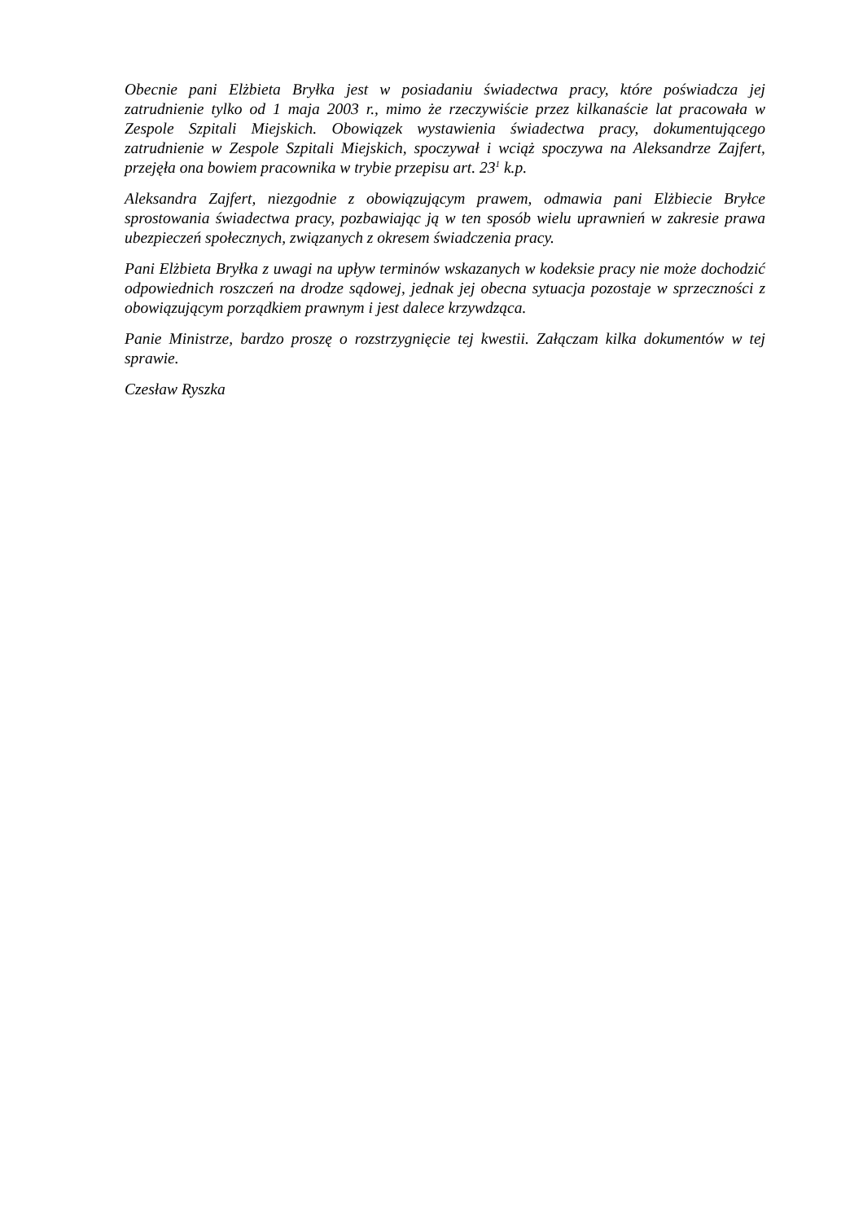Obecnie pani Elżbieta Bryłka jest w posiadaniu świadectwa pracy, które poświadcza jej zatrudnienie tylko od 1 maja 2003 r., mimo że rzeczywiście przez kilkanaście lat pracowała w Zespole Szpitali Miejskich. Obowiązek wystawienia świadectwa pracy, dokumentującego zatrudnienie w Zespole Szpitali Miejskich, spoczywał i wciąż spoczywa na Aleksandrze Zajfert, przejęła ona bowiem pracownika w trybie przepisu art. 23<sup>1</sup> k.p.
Aleksandra Zajfert, niezgodnie z obowiązującym prawem, odmawia pani Elżbiecie Bryłce sprostowania świadectwa pracy, pozbawiając ją w ten sposób wielu uprawnień w zakresie prawa ubezpieczeń społecznych, związanych z okresem świadczenia pracy.
Pani Elżbieta Bryłka z uwagi na upływ terminów wskazanych w kodeksie pracy nie może dochodzić odpowiednich roszczeń na drodze sądowej, jednak jej obecna sytuacja pozostaje w sprzeczności z obowiązującym porządkiem prawnym i jest dalece krzywdząca.
Panie Ministrze, bardzo proszę o rozstrzygnięcie tej kwestii. Załączam kilka dokumentów w tej sprawie.
Czesław Ryszka